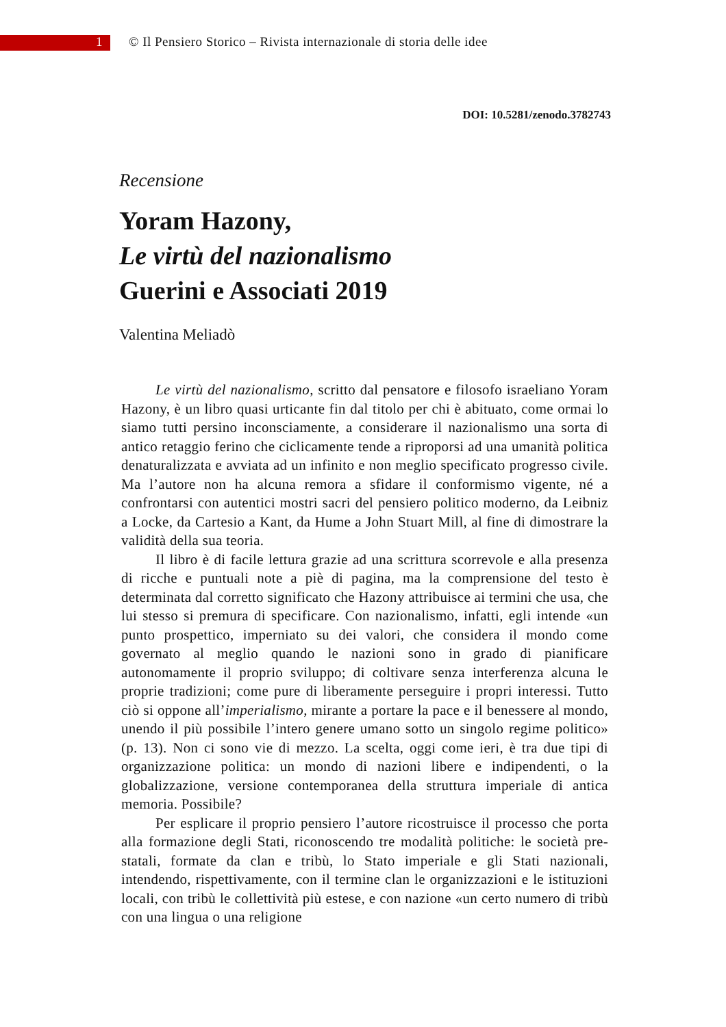1 © Il Pensiero Storico – Rivista internazionale di storia delle idee
DOI: 10.5281/zenodo.3782743
Recensione
Yoram Hazony,
Le virtù del nazionalismo
Guerini e Associati 2019
Valentina Meliadò
Le virtù del nazionalismo, scritto dal pensatore e filosofo israeliano Yoram Hazony, è un libro quasi urticante fin dal titolo per chi è abituato, come ormai lo siamo tutti persino inconsciamente, a considerare il nazionalismo una sorta di antico retaggio ferino che ciclicamente tende a riproporsi ad una umanità politica denaturalizzata e avviata ad un infinito e non meglio specificato progresso civile. Ma l’autore non ha alcuna remora a sfidare il conformismo vigente, né a confrontarsi con autentici mostri sacri del pensiero politico moderno, da Leibniz a Locke, da Cartesio a Kant, da Hume a John Stuart Mill, al fine di dimostrare la validità della sua teoria.
Il libro è di facile lettura grazie ad una scrittura scorrevole e alla presenza di ricche e puntuali note a piè di pagina, ma la comprensione del testo è determinata dal corretto significato che Hazony attribuisce ai termini che usa, che lui stesso si premura di specificare. Con nazionalismo, infatti, egli intende «un punto prospettico, imperniato su dei valori, che considera il mondo come governato al meglio quando le nazioni sono in grado di pianificare autonomamente il proprio sviluppo; di coltivare senza interferenza alcuna le proprie tradizioni; come pure di liberamente perseguire i propri interessi. Tutto ciò si oppone all’imperialismo, mirante a portare la pace e il benessere al mondo, unendo il più possibile l’intero genere umano sotto un singolo regime politico» (p. 13). Non ci sono vie di mezzo. La scelta, oggi come ieri, è tra due tipi di organizzazione politica: un mondo di nazioni libere e indipendenti, o la globalizzazione, versione contemporanea della struttura imperiale di antica memoria. Possibile?
Per esplicare il proprio pensiero l’autore ricostruisce il processo che porta alla formazione degli Stati, riconoscendo tre modalità politiche: le società pre-statali, formate da clan e tribù, lo Stato imperiale e gli Stati nazionali, intendendo, rispettivamente, con il termine clan le organizzazioni e le istituzioni locali, con tribù le collettività più estese, e con nazione «un certo numero di tribù con una lingua o una religione